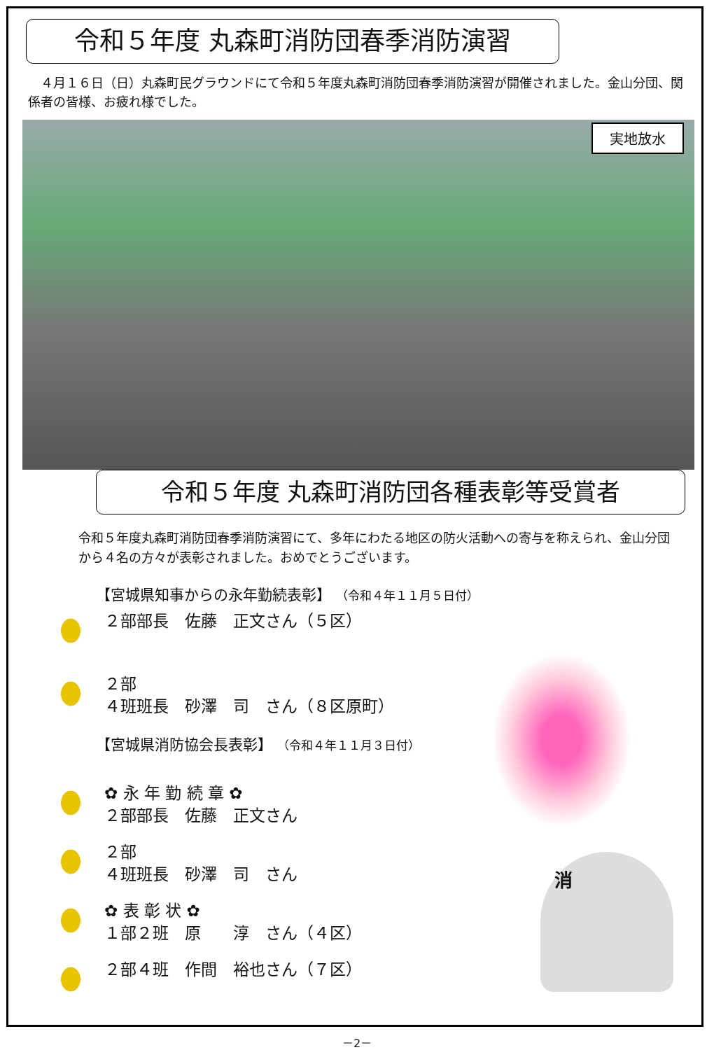令和５年度 丸森町消防団春季消防演習
４月１６日（日）丸森町民グラウンドにて令和５年度丸森町消防団春季消防演習が開催されました。金山分団、関係者の皆様、お疲れ様でした。
実地放水
令和５年度 丸森町消防団各種表彰等受賞者
令和５年度丸森町消防団春季消防演習にて、多年にわたる地区の防火活動への寄与を称えられ、金山分団から４名の方々が表彰されました。おめでとうございます。
【宮城県知事からの永年勤続表彰】 （令和４年１１月５日付）
２部部長　佐藤　正文さん（５区）
２部
４班班長　砂澤　司　さん（８区原町）
【宮城県消防協会長表彰】 （令和４年１１月３日付）
✿ 永 年 勤 続 章 ✿
２部部長　佐藤　正文さん
２部
４班班長　砂澤　司　さん
✿ 表 彰 状 ✿
１部２班　原　　淳　さん（４区）
２部４班　作間　裕也さん（７区）
消
－2－